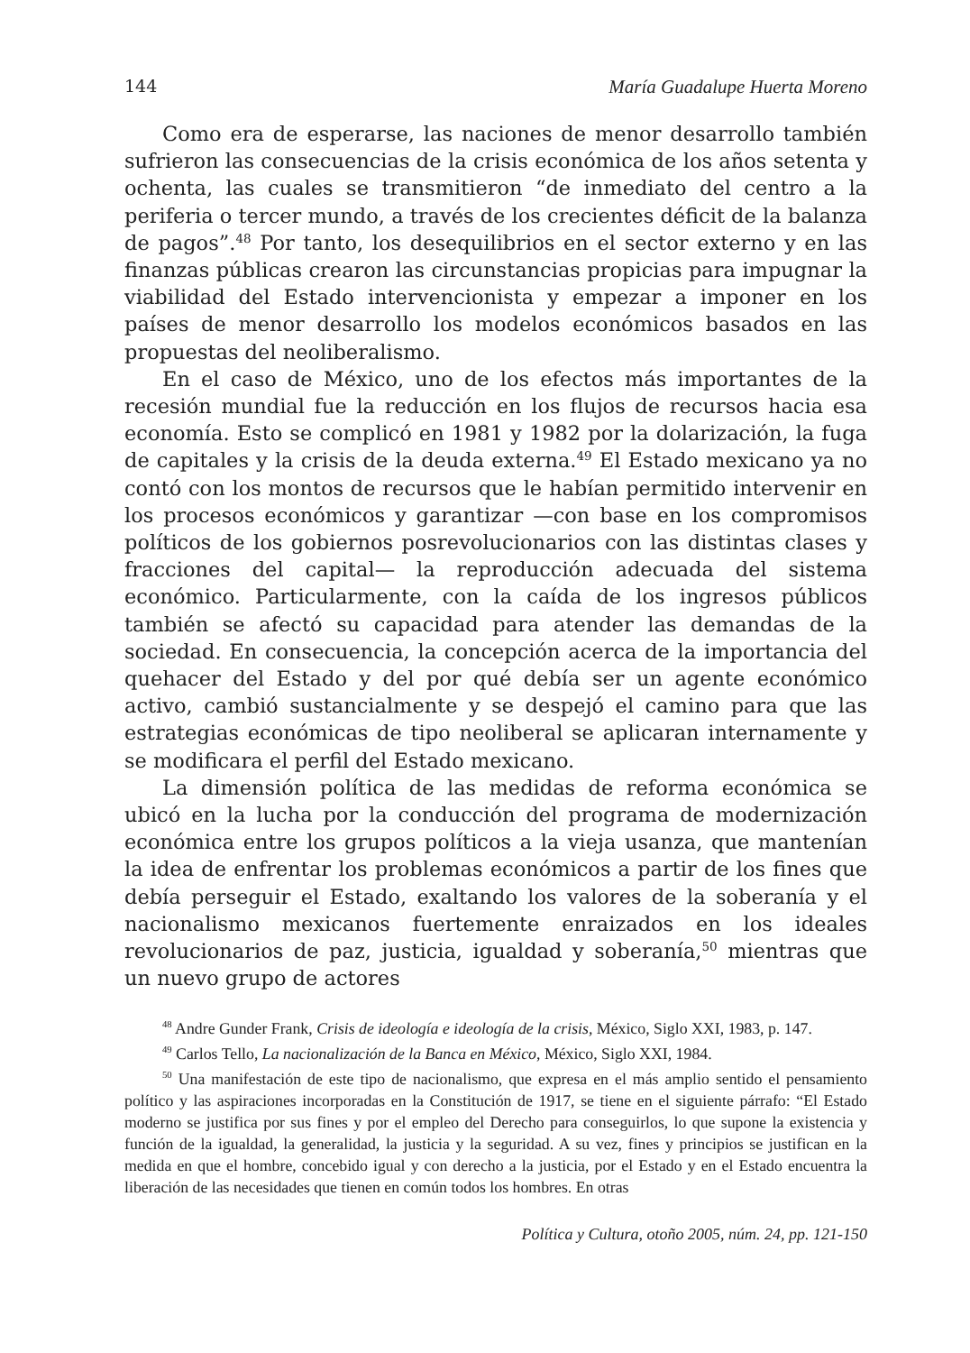144 María Guadalupe Huerta Moreno
Como era de esperarse, las naciones de menor desarrollo también sufrieron las consecuencias de la crisis económica de los años setenta y ochenta, las cuales se transmitieron “de inmediato del centro a la periferia o tercer mundo, a través de los crecientes déficit de la balanza de pagos”.<sup>48</sup> Por tanto, los desequilibrios en el sector externo y en las finanzas públicas crearon las circunstancias propicias para impugnar la viabilidad del Estado intervencionista y empezar a imponer en los países de menor desarrollo los modelos económicos basados en las propuestas del neoliberalismo.
En el caso de México, uno de los efectos más importantes de la recesión mundial fue la reducción en los flujos de recursos hacia esa economía. Esto se complicó en 1981 y 1982 por la dolarización, la fuga de capitales y la crisis de la deuda externa.<sup>49</sup> El Estado mexicano ya no contó con los montos de recursos que le habían permitido intervenir en los procesos económicos y garantizar —con base en los compromisos políticos de los gobiernos posrevolucionarios con las distintas clases y fracciones del capital— la reproducción adecuada del sistema económico. Particularmente, con la caída de los ingresos públicos también se afectó su capacidad para atender las demandas de la sociedad. En consecuencia, la concepción acerca de la importancia del quehacer del Estado y del por qué debía ser un agente económico activo, cambió sustancialmente y se despejó el camino para que las estrategias económicas de tipo neoliberal se aplicaran internamente y se modificara el perfil del Estado mexicano.
La dimensión política de las medidas de reforma económica se ubicó en la lucha por la conducción del programa de modernización económica entre los grupos políticos a la vieja usanza, que mantenían la idea de enfrentar los problemas económicos a partir de los fines que debía perseguir el Estado, exaltando los valores de la soberanía y el nacionalismo mexicanos fuertemente enraizados en los ideales revolucionarios de paz, justicia, igualdad y soberanía,<sup>50</sup> mientras que un nuevo grupo de actores
<sup>48</sup> Andre Gunder Frank, Crisis de ideología e ideología de la crisis, México, Siglo XXI, 1983, p. 147.
<sup>49</sup> Carlos Tello, La nacionalización de la Banca en México, México, Siglo XXI, 1984.
<sup>50</sup> Una manifestación de este tipo de nacionalismo, que expresa en el más amplio sentido el pensamiento político y las aspiraciones incorporadas en la Constitución de 1917, se tiene en el siguiente párrafo: “El Estado moderno se justifica por sus fines y por el empleo del Derecho para conseguirlos, lo que supone la existencia y función de la igualdad, la generalidad, la justicia y la seguridad. A su vez, fines y principios se justifican en la medida en que el hombre, concebido igual y con derecho a la justicia, por el Estado y en el Estado encuentra la liberación de las necesidades que tienen en común todos los hombres. En otras
Política y Cultura, otoño 2005, núm. 24, pp. 121-150